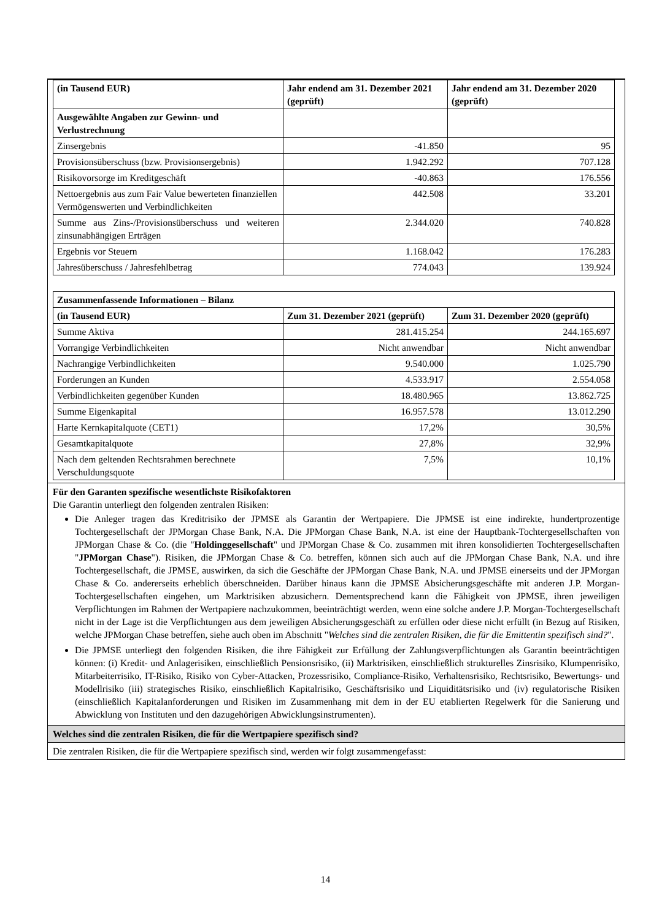| (in Tausend EUR) | Jahr endend am 31. Dezember 2021 (geprüft) | Jahr endend am 31. Dezember 2020 (geprüft) |
| --- | --- | --- |
| Ausgewählte Angaben zur Gewinn- und Verlustrechnung | | |
| Zinsergebnis | -41.850 | 95 |
| Provisionsüberschuss (bzw. Provisionsergebnis) | 1.942.292 | 707.128 |
| Risikovorsorge im Kreditgeschäft | -40.863 | 176.556 |
| Nettoergebnis aus zum Fair Value bewerteten finanziellen Vermögenswerten und Verbindlichkeiten | 442.508 | 33.201 |
| Summe aus Zins-/Provisionsüberschuss und weiteren zinsunabhängigen Erträgen | 2.344.020 | 740.828 |
| Ergebnis vor Steuern | 1.168.042 | 176.283 |
| Jahresüberschuss / Jahresfehlbetrag | 774.043 | 139.924 |
| Zusammenfassende Informationen – Bilanz | | |
| --- | --- | --- |
| (in Tausend EUR) | Zum 31. Dezember 2021 (geprüft) | Zum 31. Dezember 2020 (geprüft) |
| Summe Aktiva | 281.415.254 | 244.165.697 |
| Vorrangige Verbindlichkeiten | Nicht anwendbar | Nicht anwendbar |
| Nachrangige Verbindlichkeiten | 9.540.000 | 1.025.790 |
| Forderungen an Kunden | 4.533.917 | 2.554.058 |
| Verbindlichkeiten gegenüber Kunden | 18.480.965 | 13.862.725 |
| Summe Eigenkapital | 16.957.578 | 13.012.290 |
| Harte Kernkapitalquote (CET1) | 17,2% | 30,5% |
| Gesamtkapitalquote | 27,8% | 32,9% |
| Nach dem geltenden Rechtsrahmen berechnete Verschuldungsquote | 7,5% | 10,1% |
Für den Garanten spezifische wesentlichste Risikofaktoren
Die Garantin unterliegt den folgenden zentralen Risiken:
Die Anleger tragen das Kreditrisiko der JPMSE als Garantin der Wertpapiere. Die JPMSE ist eine indirekte, hundertprozentige Tochtergesellschaft der JPMorgan Chase Bank, N.A. Die JPMorgan Chase Bank, N.A. ist eine der Hauptbank-Tochtergesellschaften von JPMorgan Chase & Co. (die "Holdinggesellschaft" und JPMorgan Chase & Co. zusammen mit ihren konsolidierten Tochtergesellschaften "JPMorgan Chase"). Risiken, die JPMorgan Chase & Co. betreffen, können sich auch auf die JPMorgan Chase Bank, N.A. und ihre Tochtergesellschaft, die JPMSE, auswirken, da sich die Geschäfte der JPMorgan Chase Bank, N.A. und JPMSE einerseits und der JPMorgan Chase & Co. andererseits erheblich überschneiden. Darüber hinaus kann die JPMSE Absicherungsgeschäfte mit anderen J.P. Morgan-Tochtergesellschaften eingehen, um Marktrisiken abzusichern. Dementsprechend kann die Fähigkeit von JPMSE, ihren jeweiligen Verpflichtungen im Rahmen der Wertpapiere nachzukommen, beeinträchtigt werden, wenn eine solche andere J.P. Morgan-Tochtergesellschaft nicht in der Lage ist die Verpflichtungen aus dem jeweiligen Absicherungsgeschäft zu erfüllen oder diese nicht erfüllt (in Bezug auf Risiken, welche JPMorgan Chase betreffen, siehe auch oben im Abschnitt "Welches sind die zentralen Risiken, die für die Emittentin spezifisch sind?".
Die JPMSE unterliegt den folgenden Risiken, die ihre Fähigkeit zur Erfüllung der Zahlungsverpflichtungen als Garantin beeinträchtigen können: (i) Kredit- und Anlagerisiken, einschließlich Pensionsrisiko, (ii) Marktrisiken, einschließlich strukturelles Zinsrisiko, Klumpenrisiko, Mitarbeiterrisiko, IT-Risiko, Risiko von Cyber-Attacken, Prozessrisiko, Compliance-Risiko, Verhaltensrisiko, Rechtsrisiko, Bewertungs- und Modellrisiko (iii) strategisches Risiko, einschließlich Kapitalrisiko, Geschäftsrisiko und Liquiditätsrisiko und (iv) regulatorische Risiken (einschließlich Kapitalanforderungen und Risiken im Zusammenhang mit dem in der EU etablierten Regelwerk für die Sanierung und Abwicklung von Instituten und den dazugehörigen Abwicklungsinstrumenten).
Welches sind die zentralen Risiken, die für die Wertpapiere spezifisch sind?
Die zentralen Risiken, die für die Wertpapiere spezifisch sind, werden wir folgt zusammengefasst:
14